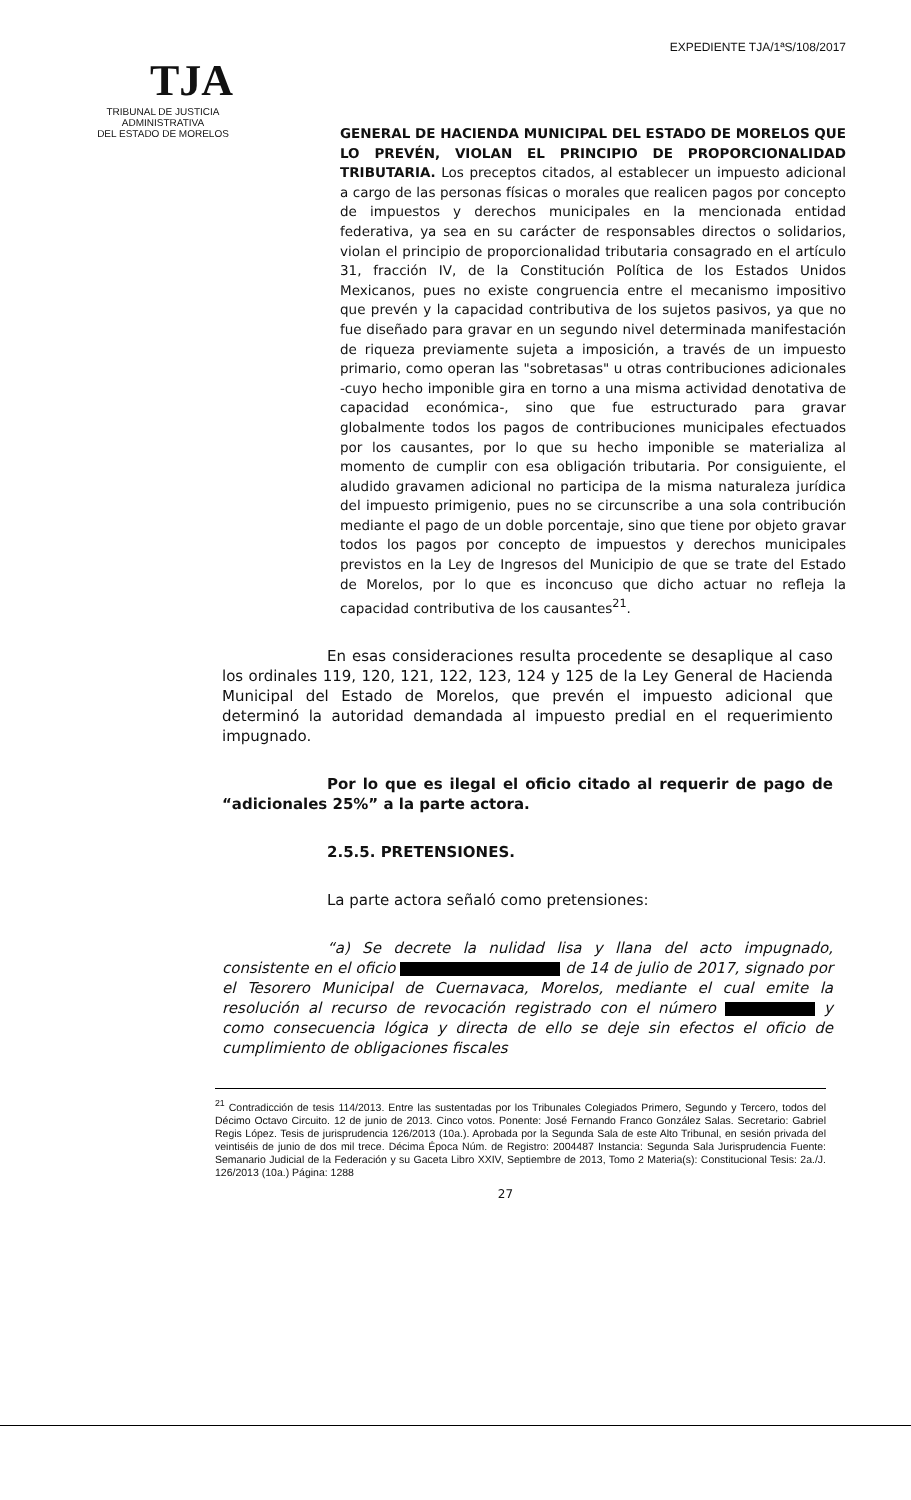EXPEDIENTE TJA/1ªS/108/2017
TJA
TRIBUNAL DE JUSTICIA ADMINISTRATIVA
DEL ESTADO DE MORELOS
GENERAL DE HACIENDA MUNICIPAL DEL ESTADO DE MORELOS QUE LO PREVÉN, VIOLAN EL PRINCIPIO DE PROPORCIONALIDAD TRIBUTARIA. Los preceptos citados, al establecer un impuesto adicional a cargo de las personas físicas o morales que realicen pagos por concepto de impuestos y derechos municipales en la mencionada entidad federativa, ya sea en su carácter de responsables directos o solidarios, violan el principio de proporcionalidad tributaria consagrado en el artículo 31, fracción IV, de la Constitución Política de los Estados Unidos Mexicanos, pues no existe congruencia entre el mecanismo impositivo que prevén y la capacidad contributiva de los sujetos pasivos, ya que no fue diseñado para gravar en un segundo nivel determinada manifestación de riqueza previamente sujeta a imposición, a través de un impuesto primario, como operan las "sobretasas" u otras contribuciones adicionales -cuyo hecho imponible gira en torno a una misma actividad denotativa de capacidad económica-, sino que fue estructurado para gravar globalmente todos los pagos de contribuciones municipales efectuados por los causantes, por lo que su hecho imponible se materializa al momento de cumplir con esa obligación tributaria. Por consiguiente, el aludido gravamen adicional no participa de la misma naturaleza jurídica del impuesto primigenio, pues no se circunscribe a una sola contribución mediante el pago de un doble porcentaje, sino que tiene por objeto gravar todos los pagos por concepto de impuestos y derechos municipales previstos en la Ley de Ingresos del Municipio de que se trate del Estado de Morelos, por lo que es inconcuso que dicho actuar no refleja la capacidad contributiva de los causantes<sup>21</sup>.
En esas consideraciones resulta procedente se desaplique al caso los ordinales 119, 120, 121, 122, 123, 124 y 125 de la Ley General de Hacienda Municipal del Estado de Morelos, que prevén el impuesto adicional que determinó la autoridad demandada al impuesto predial en el requerimiento impugnado.
Por lo que es ilegal el oficio citado al requerir de pago de “adicionales 25%” a la parte actora.
2.5.5. PRETENSIONES.
La parte actora señaló como pretensiones:
“a) Se decrete la nulidad lisa y llana del acto impugnado, consistente en el oficio de 14 de julio de 2017, signado por el Tesorero Municipal de Cuernavaca, Morelos, mediante el cual emite la resolución al recurso de revocación registrado con el número y como consecuencia lógica y directa de ello se deje sin efectos el oficio de cumplimiento de obligaciones fiscales
<sup>21</sup> Contradicción de tesis 114/2013. Entre las sustentadas por los Tribunales Colegiados Primero, Segundo y Tercero, todos del Décimo Octavo Circuito. 12 de junio de 2013. Cinco votos. Ponente: José Fernando Franco González Salas. Secretario: Gabriel Regis López. Tesis de jurisprudencia 126/2013 (10a.). Aprobada por la Segunda Sala de este Alto Tribunal, en sesión privada del veintiséis de junio de dos mil trece. Décima Época Núm. de Registro: 2004487 Instancia: Segunda Sala Jurisprudencia Fuente: Semanario Judicial de la Federación y su Gaceta Libro XXIV, Septiembre de 2013, Tomo 2 Materia(s): Constitucional Tesis: 2a./J. 126/2013 (10a.) Página: 1288
27